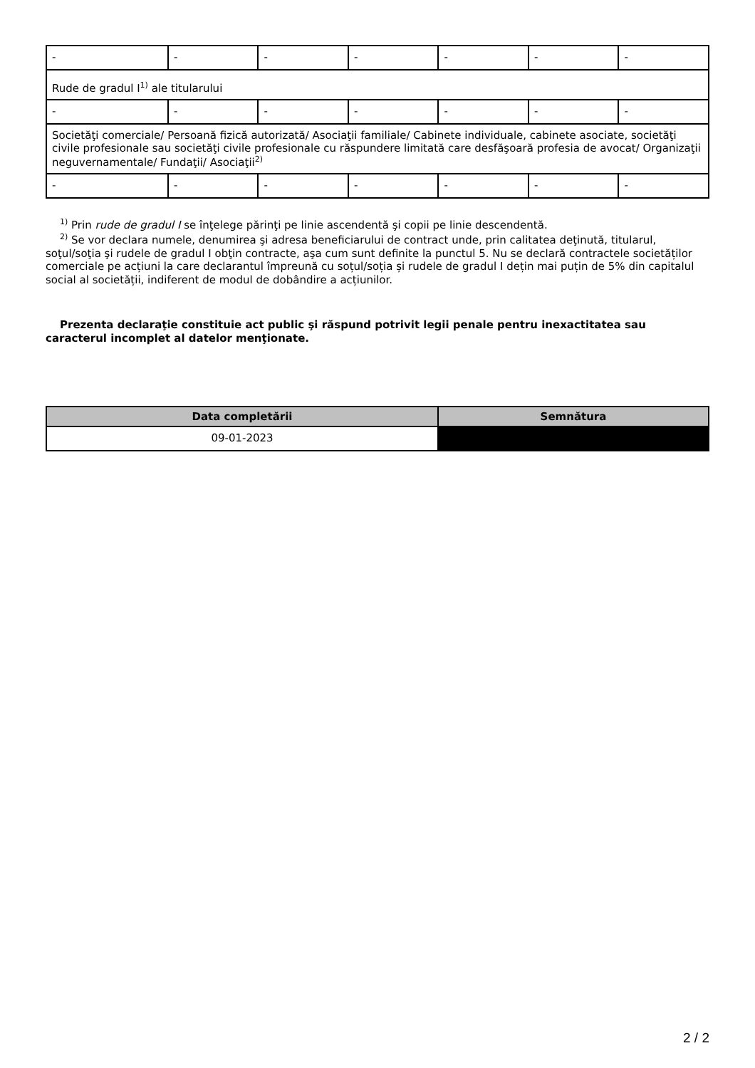| - | - | - | - | - | - | - |
| Rude de gradul I<sup>1)</sup> ale titularului | | | | | | |
| - | - | - | - | - | - | - |
| Societăţi comerciale/ Persoană fizică autorizată/ Asociaţii familiale/ Cabinete individuale, cabinete asociate, societăţi civile profesionale sau societăţi civile profesionale cu răspundere limitată care desfăşoară profesia de avocat/ Organizaţii neguvernamentale/ Fundaţii/ Asociaţii<sup>2)</sup> | | | | | | |
| - | - | - | - | - | - | - |
<sup>1)</sup> Prin rude de gradul I se înţelege părinţi pe linie ascendentă şi copii pe linie descendentă.
<sup>2)</sup> Se vor declara numele, denumirea şi adresa beneficiarului de contract unde, prin calitatea deţinută, titularul, soţul/soţia şi rudele de gradul I obţin contracte, aşa cum sunt definite la punctul 5. Nu se declară contractele societăților comerciale pe acțiuni la care declarantul împreună cu soțul/soția și rudele de gradul I dețin mai puțin de 5% din capitalul social al societății, indiferent de modul de dobândire a acțiunilor.
Prezenta declaraţie constituie act public şi răspund potrivit legii penale pentru inexactitatea sau caracterul incomplet al datelor menţionate.
| Data completării | Semnătura |
| --- | --- |
| 09-01-2023 | |
2 / 2